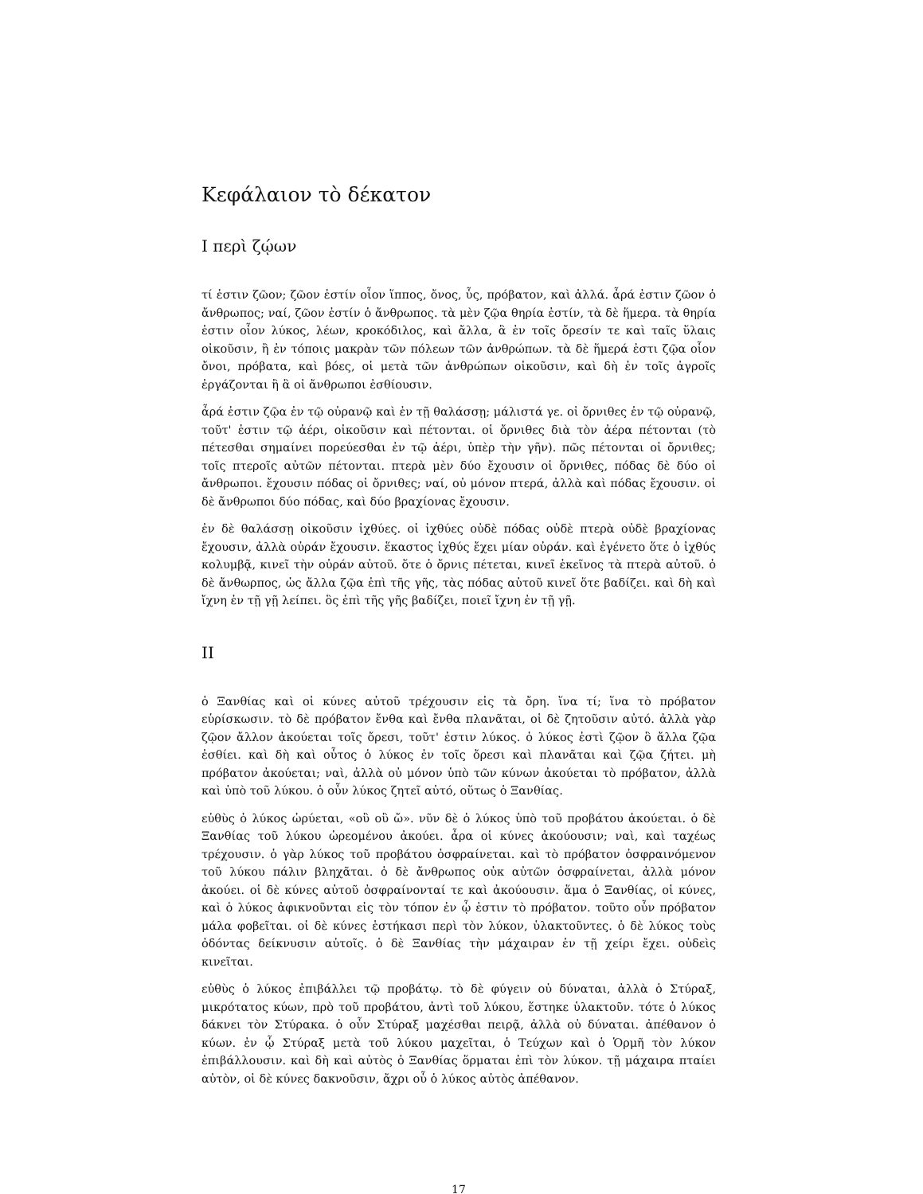Κεφάλαιον τὸ δέκατον
I περὶ ζῴων
τί ἐστιν ζῶον; ζῶον ἐστίν οἷον ἵππος, ὄνος, ὗς, πρόβατον, καὶ ἀλλά. ἆρά ἐστιν ζῶον ὁ ἄνθρωπος; ναί, ζῶον ἐστίν ὁ ἄνθρωπος. τὰ μὲν ζῷα θηρία ἐστίν, τὰ δὲ ἥμερα. τὰ θηρία ἐστιν οἷον λύκος, λέων, κροκόδιλος, καὶ ἄλλα, ἃ ἐν τοῖς ὄρεσίν τε καὶ ταῖς ὕλαις οἰκοῦσιν, ἢ ἐν τόποις μακρὰν τῶν πόλεων τῶν ἀνθρώπων. τὰ δὲ ἥμερά ἐστι ζῷα οἷον ὄνοι, πρόβατα, καὶ βόες, οἱ μετὰ τῶν ἀνθρώπων οἰκοῦσιν, καὶ δὴ ἐν τοῖς ἀγροῖς ἐργάζονται ἢ ἃ οἱ ἄνθρωποι ἐσθίουσιν.
ἆρά ἐστιν ζῷα ἐν τῷ οὐρανῷ καὶ ἐν τῇ θαλάσσῃ; μάλιστά γε. οἱ ὄρνιθες ἐν τῷ οὐρανῷ, τοῦτ' ἐστιν τῷ ἀέρι, οἰκοῦσιν καὶ πέτονται. οἱ ὄρνιθες διὰ τὸν ἀέρα πέτονται (τὸ πέτεσθαι σημαίνει πορεύεσθαι ἐν τῷ ἀέρι, ὑπὲρ τὴν γῆν). πῶς πέτονται οἱ ὄρνιθες; τοῖς πτεροῖς αὐτῶν πέτονται. πτερὰ μὲν δύο ἔχουσιν οἱ ὄρνιθες, πόδας δὲ δύο οἱ ἄνθρωποι. ἔχουσιν πόδας οἱ ὄρνιθες; ναί, οὐ μόνον πτερά, ἀλλὰ καὶ πόδας ἔχουσιν. οἱ δὲ ἄνθρωποι δύο πόδας, καὶ δύο βραχίονας ἔχουσιν.
ἐν δὲ θαλάσσῃ οἰκοῦσιν ἰχθύες. οἱ ἰχθύες οὐδὲ πόδας οὐδὲ πτερὰ οὐδὲ βραχίονας ἔχουσιν, ἀλλὰ οὐράν ἔχουσιν. ἕκαστος ἰχθύς ἔχει μίαν οὐράν. καὶ ἐγένετο ὅτε ὁ ἰχθύς κολυμβᾷ, κινεῖ τὴν οὐράν αὐτοῦ. ὅτε ὁ ὄρνις πέτεται, κινεῖ ἐκεῖνος τὰ πτερὰ αὐτοῦ. ὁ δὲ ἄνθωρπος, ὡς ἄλλα ζῷα ἐπὶ τῆς γῆς, τὰς πόδας αὐτοῦ κινεῖ ὅτε βαδίζει. καὶ δὴ καὶ ἴχνη ἐν τῇ γῇ λείπει. ὃς ἐπὶ τῆς γῆς βαδίζει, ποιεῖ ἴχνη ἐν τῇ γῇ.
II
ὁ Ξανθίας καὶ οἱ κύνες αὐτοῦ τρέχουσιν εἰς τὰ ὄρη. ἵνα τί; ἵνα τὸ πρόβατον εὑρίσκωσιν. τὸ δὲ πρόβατον ἔνθα καὶ ἔνθα πλανᾶται, οἱ δὲ ζητοῦσιν αὐτό. ἀλλὰ γὰρ ζῷον ἄλλον ἀκούεται τοῖς ὄρεσι, τοῦτ' ἐστιν λύκος. ὁ λύκος ἐστὶ ζῷον ὃ ἄλλα ζῷα ἐσθίει. καὶ δὴ καὶ οὗτος ὁ λύκος ἐν τοῖς ὄρεσι καὶ πλανᾶται καὶ ζῷα ζήτει. μὴ πρόβατον ἀκούεται; ναὶ, ἀλλὰ οὐ μόνον ὑπὸ τῶν κύνων ἀκούεται τὸ πρόβατον, ἀλλὰ καὶ ὑπὸ τοῦ λύκου. ὁ οὖν λύκος ζητεῖ αὐτό, οὕτως ὁ Ξανθίας.
εὐθὺς ὁ λύκος ὠρύεται, «οὒ οὒ ὤ». νῦν δὲ ὁ λύκος ὑπὸ τοῦ προβάτου ἀκούεται. ὁ δὲ Ξανθίας τοῦ λύκου ὠρεομένου ἀκούει. ἆρα οἱ κύνες ἀκούουσιν; ναὶ, καὶ ταχέως τρέχουσιν. ὁ γὰρ λύκος τοῦ προβάτου ὀσφραίνεται. καὶ τὸ πρόβατον ὀσφραινόμενον τοῦ λύκου πάλιν βληχᾶται. ὁ δὲ ἄνθρωπος οὐκ αὐτῶν ὀσφραίνεται, ἀλλὰ μόνον ἀκούει. οἱ δὲ κύνες αὐτοῦ ὀσφραίνονταί τε καὶ ἀκούουσιν. ἅμα ὁ Ξανθίας, οἱ κύνες, καὶ ὁ λύκος ἀφικνοῦνται εἰς τὸν τόπον ἐν ᾧ ἐστιν τὸ πρόβατον. τοῦτο οὖν πρόβατον μάλα φοβεῖται. οἱ δὲ κύνες ἑστήκασι περὶ τὸν λύκον, ὑλακτοῦντες. ὁ δὲ λύκος τοὺς ὀδόντας δείκνυσιν αὐτοῖς. ὁ δὲ Ξανθίας τὴν μάχαιραν ἐν τῇ χείρι ἔχει. οὐδεὶς κινεῖται.
εὐθὺς ὁ λύκος ἐπιβάλλει τῷ προβάτῳ. τὸ δὲ φύγειν οὐ δύναται, ἀλλὰ ὁ Στύραξ, μικρότατος κύων, πρὸ τοῦ προβάτου, ἀντὶ τοῦ λύκου, ἕστηκε ὑλακτοῦν. τότε ὁ λύκος δάκνει τὸν Στύρακα. ὁ οὖν Στύραξ μαχέσθαι πειρᾷ, ἀλλὰ οὐ δύναται. ἀπέθανον ὁ κύων. ἐν ᾧ Στύραξ μετὰ τοῦ λύκου μαχεῖται, ὁ Τεύχων καὶ ὁ Ὁρμῆ τὸν λύκον ἐπιβάλλουσιν. καὶ δὴ καὶ αὐτὸς ὁ Ξανθίας ὅρμαται ἐπὶ τὸν λύκον. τῇ μάχαιρα πταίει αὐτὸν, οἱ δὲ κύνες δακνοῦσιν, ἄχρι οὗ ὁ λύκος αὐτὸς ἀπέθανον.
17